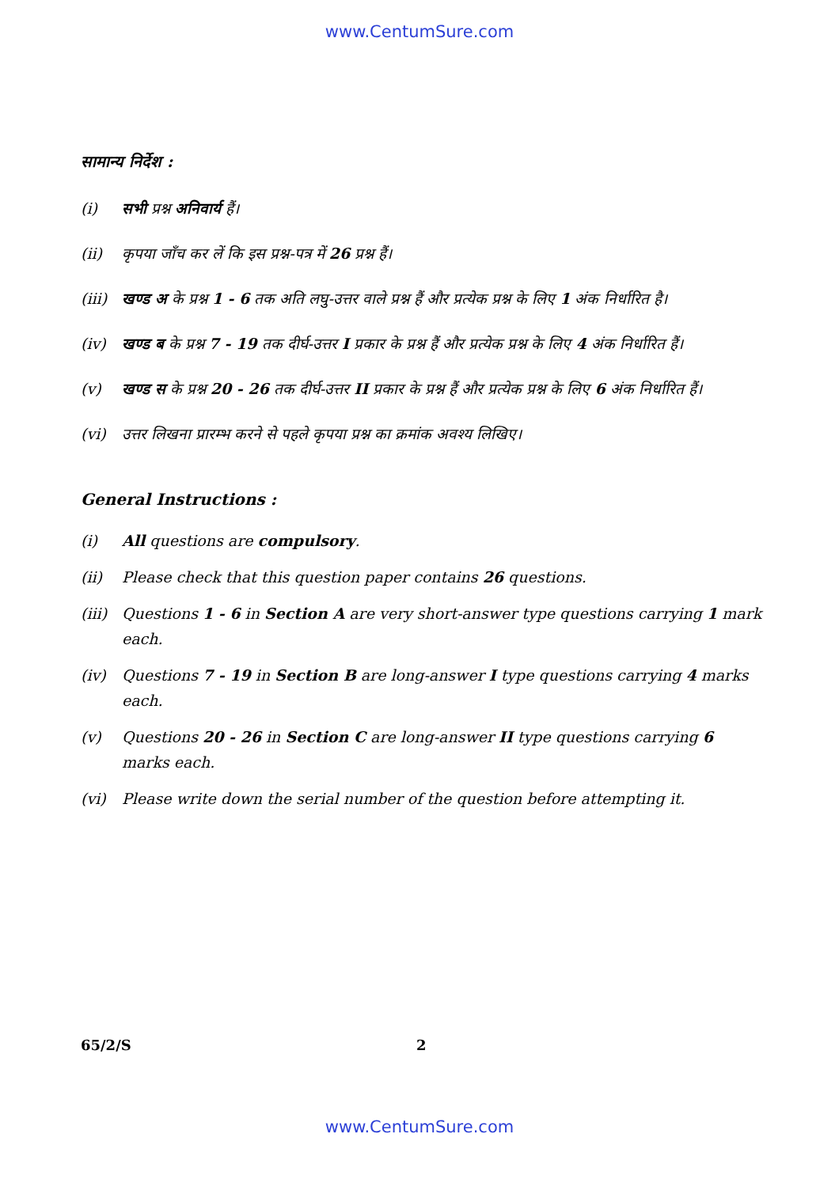www.CentumSure.com
सामान्य निर्देश :
(i) सभी प्रश्न अनिवार्य हैं।
(ii) कृपया जाँच कर लें कि इस प्रश्न-पत्र में 26 प्रश्न हैं।
(iii) खण्ड अ के प्रश्न 1 - 6 तक अति लघु-उत्तर वाले प्रश्न हैं और प्रत्येक प्रश्न के लिए 1 अंक निर्धारित है।
(iv) खण्ड ब के प्रश्न 7 - 19 तक दीर्घ-उत्तर I प्रकार के प्रश्न हैं और प्रत्येक प्रश्न के लिए 4 अंक निर्धारित हैं।
(v) खण्ड स के प्रश्न 20 - 26 तक दीर्घ-उत्तर II प्रकार के प्रश्न हैं और प्रत्येक प्रश्न के लिए 6 अंक निर्धारित हैं।
(vi) उत्तर लिखना प्रारम्भ करने से पहले कृपया प्रश्न का क्रमांक अवश्य लिखिए।
General Instructions :
(i) All questions are compulsory.
(ii) Please check that this question paper contains 26 questions.
(iii) Questions 1 - 6 in Section A are very short-answer type questions carrying 1 mark each.
(iv) Questions 7 - 19 in Section B are long-answer I type questions carrying 4 marks each.
(v) Questions 20 - 26 in Section C are long-answer II type questions carrying 6 marks each.
(vi) Please write down the serial number of the question before attempting it.
65/2/S 2
www.CentumSure.com